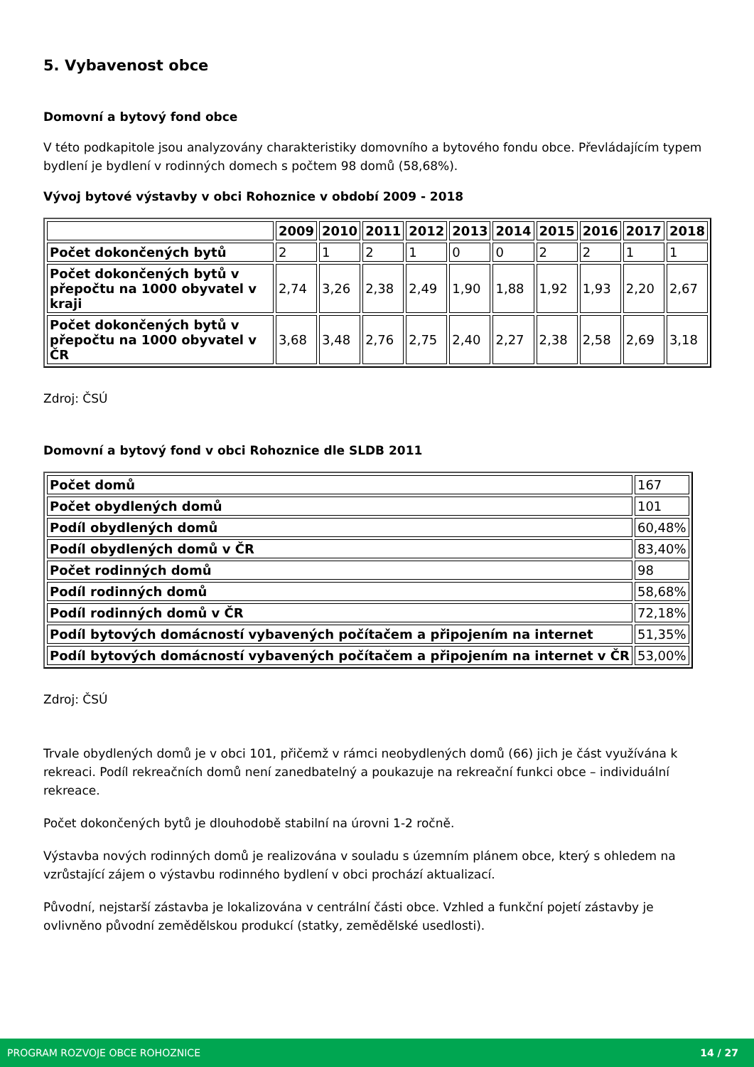5. Vybavenost obce
Domovní a bytový fond obce
V této podkapitole jsou analyzovány charakteristiky domovního a bytového fondu obce. Převládajícím typem bydlení je bydlení v rodinných domech s počtem 98 domů (58,68%).
Vývoj bytové výstavby v obci Rohoznice v období 2009 - 2018
| | 2009 | 2010 | 2011 | 2012 | 2013 | 2014 | 2015 | 2016 | 2017 | 2018 |
| --- | --- | --- | --- | --- | --- | --- | --- | --- | --- | --- |
| Počet dokončených bytů | 2 | 1 | 2 | 1 | 0 | 0 | 2 | 2 | 1 | 1 |
| Počet dokončených bytů v přepočtu na 1000 obyvatel v kraji | 2,74 | 3,26 | 2,38 | 2,49 | 1,90 | 1,88 | 1,92 | 1,93 | 2,20 | 2,67 |
| Počet dokončených bytů v přepočtu na 1000 obyvatel v ČR | 3,68 | 3,48 | 2,76 | 2,75 | 2,40 | 2,27 | 2,38 | 2,58 | 2,69 | 3,18 |
Zdroj: ČSÚ
Domovní a bytový fond v obci Rohoznice dle SLDB 2011
| Počet domů | 167 |
| Počet obydlených domů | 101 |
| Podíl obydlených domů | 60,48% |
| Podíl obydlených domů v ČR | 83,40% |
| Počet rodinných domů | 98 |
| Podíl rodinných domů | 58,68% |
| Podíl rodinných domů v ČR | 72,18% |
| Podíl bytových domácností vybavených počítačem a připojením na internet | 51,35% |
| Podíl bytových domácností vybavených počítačem a připojením na internet v ČR | 53,00% |
Zdroj: ČSÚ
Trvale obydlených domů je v obci 101, přičemž v rámci neobydlených domů (66) jich je část využívána k rekreaci. Podíl rekreačních domů není zanedbatelný a poukazuje na rekreační funkci obce – individuální rekreace.
Počet dokončených bytů je dlouhodobě stabilní na úrovni 1-2 ročně.
Výstavba nových rodinných domů je realizována v souladu s územním plánem obce, který s ohledem na vzrůstající zájem o výstavbu rodinného bydlení v obci prochází aktualizací.
Původní, nejstarší zástavba je lokalizována v centrální části obce. Vzhled a funkční pojetí zástavby je ovlivněno původní zemědělskou produkcí (statky, zemědělské usedlosti).
PROGRAM ROZVOJE OBCE ROHOZNICE 14 / 27